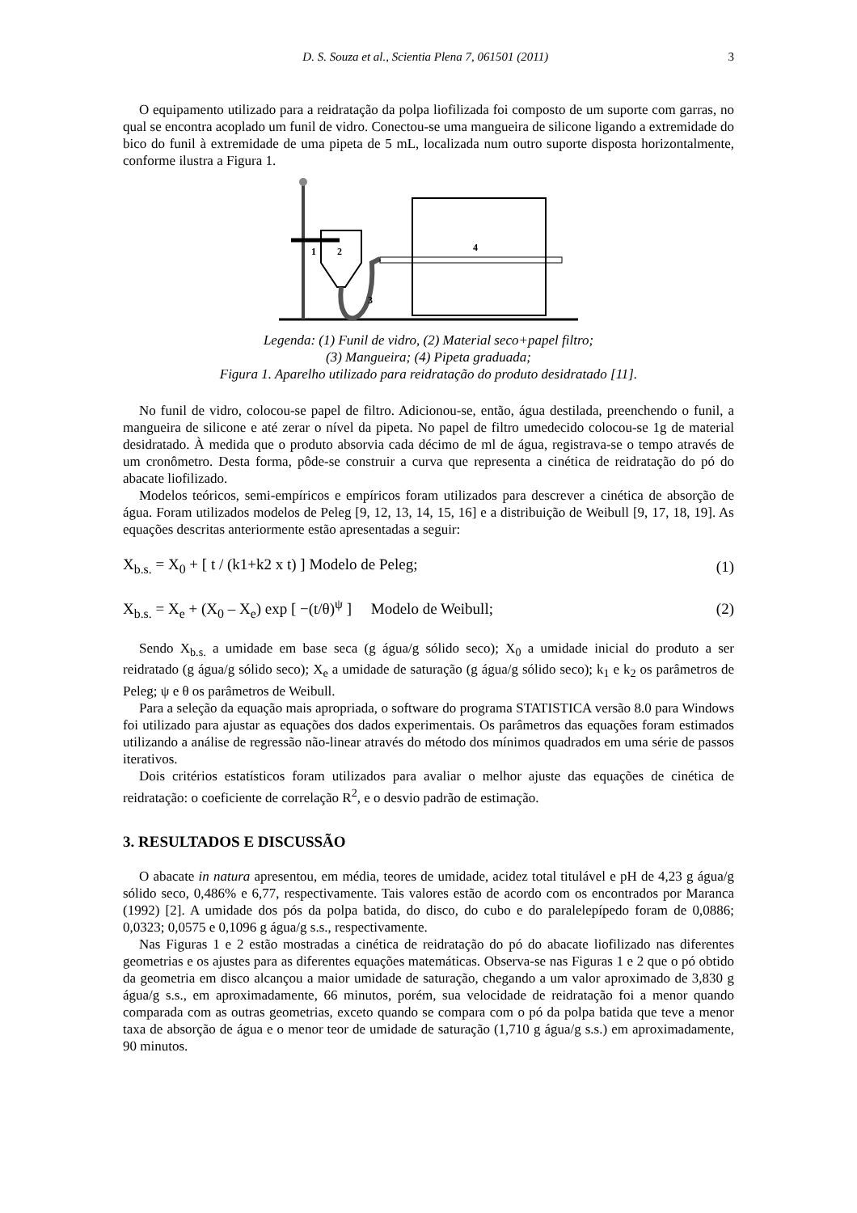D. S. Souza et al., Scientia Plena 7, 061501 (2011) 3
O equipamento utilizado para a reidratação da polpa liofilizada foi composto de um suporte com garras, no qual se encontra acoplado um funil de vidro. Conectou-se uma mangueira de silicone ligando a extremidade do bico do funil à extremidade de uma pipeta de 5 mL, localizada num outro suporte disposta horizontalmente, conforme ilustra a Figura 1.
1
2
3
4
Legenda: (1) Funil de vidro, (2) Material seco+papel filtro;
(3) Mangueira; (4) Pipeta graduada;
Figura 1. Aparelho utilizado para reidratação do produto desidratado [11].
No funil de vidro, colocou-se papel de filtro. Adicionou-se, então, água destilada, preenchendo o funil, a mangueira de silicone e até zerar o nível da pipeta. No papel de filtro umedecido colocou-se 1g de material desidratado. À medida que o produto absorvia cada décimo de ml de água, registrava-se o tempo através de um cronômetro. Desta forma, pôde-se construir a curva que representa a cinética de reidratação do pó do abacate liofilizado.
Modelos teóricos, semi-empíricos e empíricos foram utilizados para descrever a cinética de absorção de água. Foram utilizados modelos de Peleg [9, 12, 13, 14, 15, 16] e a distribuição de Weibull [9, 17, 18, 19]. As equações descritas anteriormente estão apresentadas a seguir:
X<sub>b.s.</sub> = X<sub>0</sub> + [ t / (k1+k2 x t) ] Modelo de Peleg; (1)
X<sub>b.s.</sub> = X<sub>e</sub> + (X<sub>0</sub> – X<sub>e</sub>) exp [ −(t/θ)<sup>ψ</sup> ] Modelo de Weibull; (2)
Sendo X<sub>b.s.</sub> a umidade em base seca (g água/g sólido seco); X<sub>0</sub> a umidade inicial do produto a ser reidratado (g água/g sólido seco); X<sub>e</sub> a umidade de saturação (g água/g sólido seco); k<sub>1</sub> e k<sub>2</sub> os parâmetros de Peleg; ψ e θ os parâmetros de Weibull.
Para a seleção da equação mais apropriada, o software do programa STATISTICA versão 8.0 para Windows foi utilizado para ajustar as equações dos dados experimentais. Os parâmetros das equações foram estimados utilizando a análise de regressão não-linear através do método dos mínimos quadrados em uma série de passos iterativos.
Dois critérios estatísticos foram utilizados para avaliar o melhor ajuste das equações de cinética de reidratação: o coeficiente de correlação R<sup>2</sup>, e o desvio padrão de estimação.
3. RESULTADOS E DISCUSSÃO
O abacate in natura apresentou, em média, teores de umidade, acidez total titulável e pH de 4,23 g água/g sólido seco, 0,486% e 6,77, respectivamente. Tais valores estão de acordo com os encontrados por Maranca (1992) [2]. A umidade dos pós da polpa batida, do disco, do cubo e do paralelepípedo foram de 0,0886; 0,0323; 0,0575 e 0,1096 g água/g s.s., respectivamente.
Nas Figuras 1 e 2 estão mostradas a cinética de reidratação do pó do abacate liofilizado nas diferentes geometrias e os ajustes para as diferentes equações matemáticas. Observa-se nas Figuras 1 e 2 que o pó obtido da geometria em disco alcançou a maior umidade de saturação, chegando a um valor aproximado de 3,830 g água/g s.s., em aproximadamente, 66 minutos, porém, sua velocidade de reidratação foi a menor quando comparada com as outras geometrias, exceto quando se compara com o pó da polpa batida que teve a menor taxa de absorção de água e o menor teor de umidade de saturação (1,710 g água/g s.s.) em aproximadamente, 90 minutos.